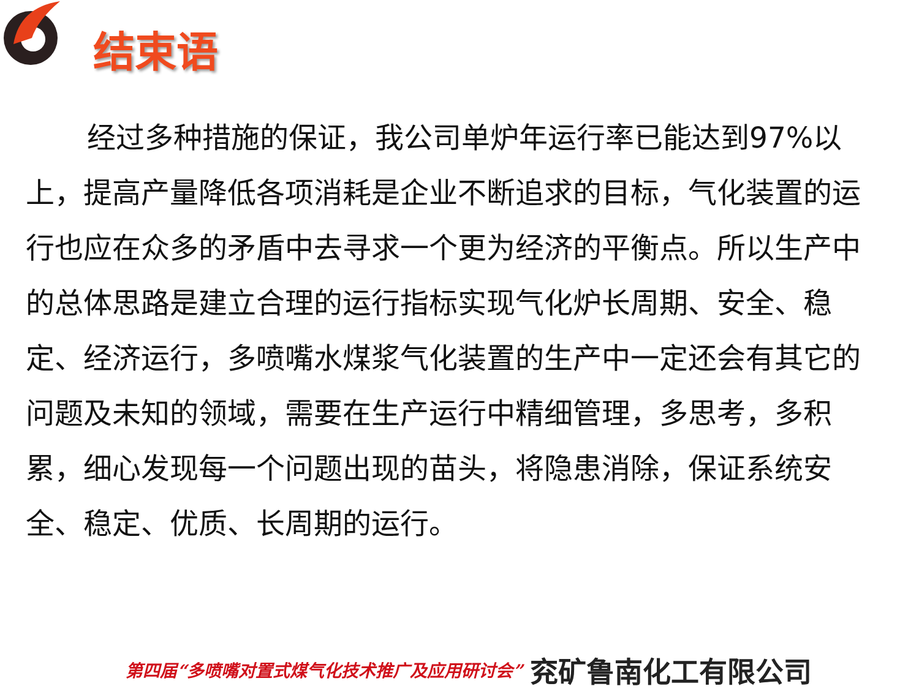结束语
经过多种措施的保证，我公司单炉年运行率已能达到97%以上，提高产量降低各项消耗是企业不断追求的目标，气化装置的运行也应在众多的矛盾中去寻求一个更为经济的平衡点。所以生产中的总体思路是建立合理的运行指标实现气化炉长周期、安全、稳定、经济运行，多喷嘴水煤浆气化装置的生产中一定还会有其它的问题及未知的领域，需要在生产运行中精细管理，多思考，多积累，细心发现每一个问题出现的苗头，将隐患消除，保证系统安全、稳定、优质、长周期的运行。
第四届“多喷嘴对置式煤气化技术推广及应用研讨会” 兖矿鲁南化工有限公司